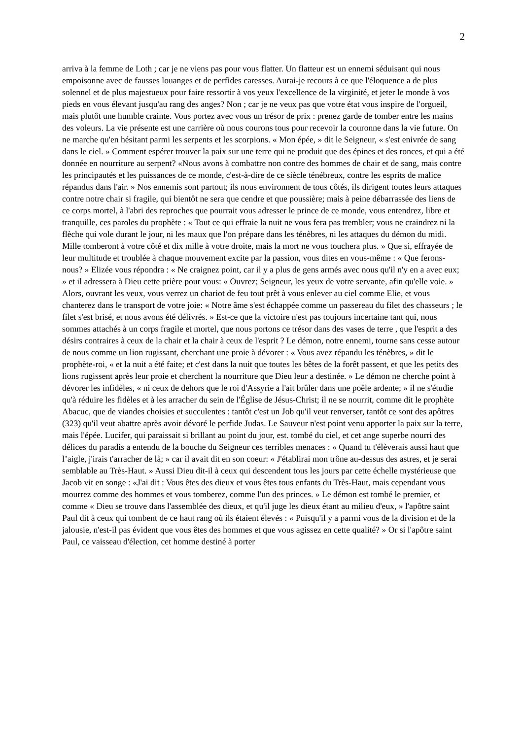2
arriva à la femme de Loth ; car je ne viens pas pour vous flatter. Un flatteur est un ennemi séduisant qui nous empoisonne avec de fausses louanges et de perfides caresses. Aurai-je recours à ce que l'éloquence a de plus solennel et de plus majestueux pour faire ressortir à vos yeux l'excellence de la virginité, et jeter le monde à vos pieds en vous élevant jusqu'au rang des anges? Non ; car je ne veux pas que votre état vous inspire de l'orgueil, mais plutôt une humble crainte. Vous portez avec vous un trésor de prix : prenez garde de tomber entre les mains des voleurs. La vie présente est une carrière où nous courons tous pour recevoir la couronne dans la vie future. On ne marche qu'en hésitant parmi les serpents et les scorpions. « Mon épée, » dit le Seigneur, « s'est enivrée de sang dans le ciel. » Comment espérer trouver la paix sur une terre qui ne produit que des épines et des ronces, et qui a été donnée en nourriture au serpent? «Nous avons à combattre non contre des hommes de chair et de sang, mais contre les principautés et les puissances de ce monde, c'est-à-dire de ce siècle ténébreux, contre les esprits de malice répandus dans l'air. » Nos ennemis sont partout; ils nous environnent de tous côtés, ils dirigent toutes leurs attaques contre notre chair si fragile, qui bientôt ne sera que cendre et que poussière; mais à peine débarrassée des liens de ce corps mortel, à l'abri des reproches que pourrait vous adresser le prince de ce monde, vous entendrez, libre et tranquille, ces paroles du prophète : « Tout ce qui effraie la nuit ne vous fera pas trembler; vous ne craindrez ni la flèche qui vole durant le jour, ni les maux que l'on prépare dans les ténèbres, ni les attaques du démon du midi. Mille tomberont à votre côté et dix mille à votre droite, mais la mort ne vous touchera plus. » Que si, effrayée de leur multitude et troublée à chaque mouvement excite par la passion, vous dites en vous-même : « Que ferons-nous? » Elizée vous répondra : « Ne craignez point, car il y a plus de gens armés avec nous qu'il n'y en a avec eux; » et il adressera à Dieu cette prière pour vous: « Ouvrez; Seigneur, les yeux de votre servante, afin qu'elle voie. » Alors, ouvrant les veux, vous verrez un chariot de feu tout prêt à vous enlever au ciel comme Elie, et vous chanterez dans le transport de votre joie: « Notre âme s'est échappée comme un passereau du filet des chasseurs ; le filet s'est brisé, et nous avons été délivrés. » Est-ce que la victoire n'est pas toujours incertaine tant qui, nous sommes attachés à un corps fragile et mortel, que nous portons ce trésor dans des vases de terre , que l'esprit a des désirs contraires à ceux de la chair et la chair à ceux de l'esprit ? Le démon, notre ennemi, tourne sans cesse autour de nous comme un lion rugissant, cherchant une proie à dévorer : « Vous avez répandu les ténèbres, » dit le prophète-roi, « et la nuit a été faite; et c'est dans la nuit que toutes les bêtes de la forêt passent, et que les petits des lions rugissent après leur proie et cherchent la nourriture que Dieu leur a destinée. » Le démon ne cherche point à dévorer les infidèles, « ni ceux de dehors que le roi d'Assyrie a l'ait brûler dans une poêle ardente; » il ne s'étudie qu'à réduire les fidèles et à les arracher du sein de l'Église de Jésus-Christ; il ne se nourrit, comme dit le prophète Abacuc, que de viandes choisies et succulentes : tantôt c'est un Job qu'il veut renverser, tantôt ce sont des apôtres (323) qu'il veut abattre après avoir dévoré le perfide Judas. Le Sauveur n'est point venu apporter la paix sur la terre, mais l'épée. Lucifer, qui paraissait si brillant au point du jour, est. tombé du ciel, et cet ange superbe nourri des délices du paradis a entendu de la bouche du Seigneur ces terribles menaces : « Quand tu t'élèverais aussi haut que l’aigle, j'irais t'arracher de là; » car il avait dit en son coeur: « J'établirai mon trône au-dessus des astres, et je serai semblable au Très-Haut. » Aussi Dieu dit-il à ceux qui descendent tous les jours par cette échelle mystérieuse que Jacob vit en songe : «J'ai dit : Vous êtes des dieux et vous êtes tous enfants du Très-Haut, mais cependant vous mourrez comme des hommes et vous tomberez, comme l'un des princes. » Le démon est tombé le premier, et comme « Dieu se trouve dans l'assemblée des dieux, et qu'il juge les dieux étant au milieu d'eux, » l'apôtre saint Paul dit à ceux qui tombent de ce haut rang où ils étaient élevés : « Puisqu'il y a parmi vous de la division et de la jalousie, n'est-il pas évident que vous êtes des hommes et que vous agissez en cette qualité? » Or si l'apôtre saint Paul, ce vaisseau d'élection, cet homme destiné à porter